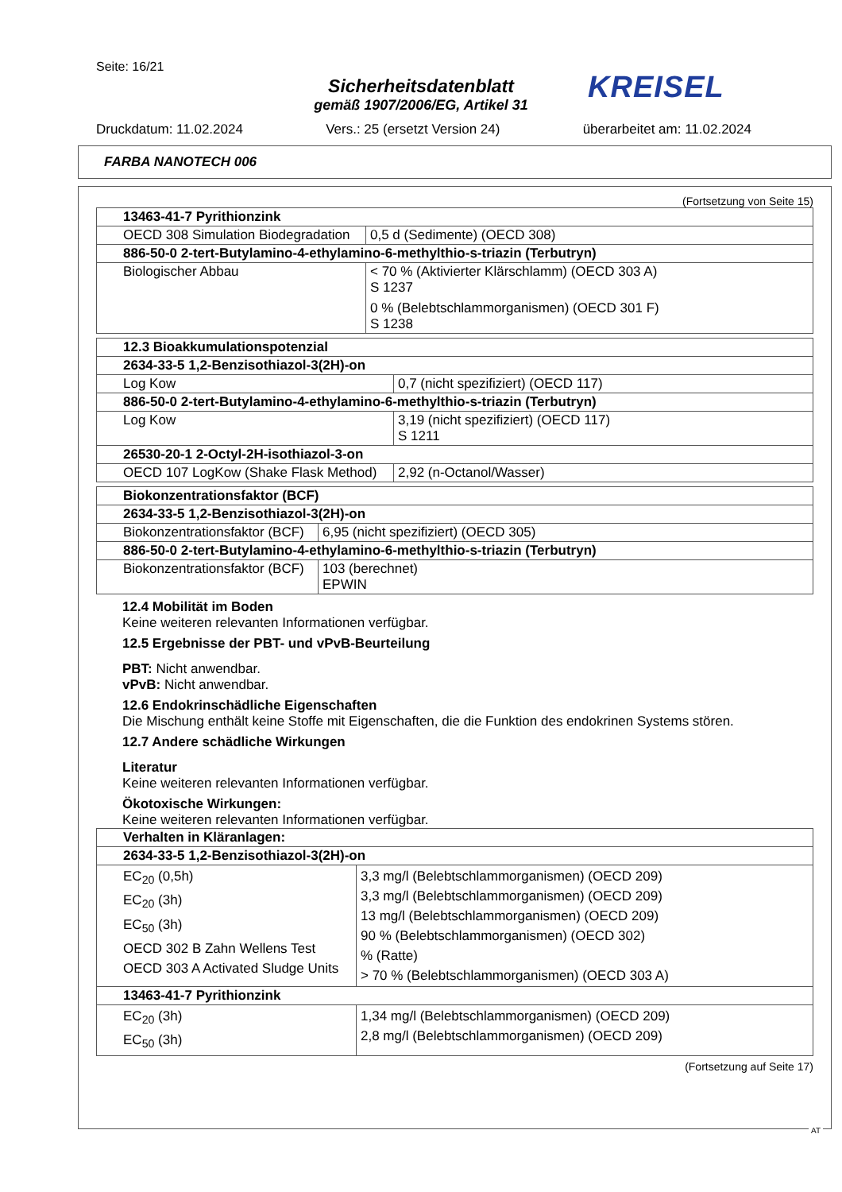Seite: 16/21
Sicherheitsdatenblatt
gemäß 1907/2006/EG, Artikel 31
KREISEL
Druckdatum: 11.02.2024 Vers.: 25 (ersetzt Version 24) überarbeitet am: 11.02.2024
FARBA NANOTECH 006
(Fortsetzung von Seite 15)
| 13463-41-7 Pyrithionzink | |
| --- | --- |
| OECD 308 Simulation Biodegradation | 0,5 d (Sedimente) (OECD 308) |
| 886-50-0 2-tert-Butylamino-4-ethylamino-6-methylthio-s-triazin (Terbutryn) | |
| Biologischer Abbau | < 70 % (Aktivierter Klärschlamm) (OECD 303 A) S 1237 0 % (Belebtschlammorganismen) (OECD 301 F) S 1238 |
| 12.3 Bioakkumulationspotenzial | |
| --- | --- |
| 2634-33-5 1,2-Benzisothiazol-3(2H)-on | |
| Log Kow | 0,7 (nicht spezifiziert) (OECD 117) |
| 886-50-0 2-tert-Butylamino-4-ethylamino-6-methylthio-s-triazin (Terbutryn) | |
| Log Kow | 3,19 (nicht spezifiziert) (OECD 117) S 1211 |
| 26530-20-1 2-Octyl-2H-isothiazol-3-on | |
| OECD 107 LogKow (Shake Flask Method) | 2,92 (n-Octanol/Wasser) |
| Biokonzentrationsfaktor (BCF) | |
| --- | --- |
| 2634-33-5 1,2-Benzisothiazol-3(2H)-on | |
| Biokonzentrationsfaktor (BCF) | 6,95 (nicht spezifiziert) (OECD 305) |
| 886-50-0 2-tert-Butylamino-4-ethylamino-6-methylthio-s-triazin (Terbutryn) | |
| Biokonzentrationsfaktor (BCF) | 103 (berechnet) EPWIN |
12.4 Mobilität im Boden
Keine weiteren relevanten Informationen verfügbar.
12.5 Ergebnisse der PBT- und vPvB-Beurteilung
PBT: Nicht anwendbar.
vPvB: Nicht anwendbar.
12.6 Endokrinschädliche Eigenschaften
Die Mischung enthält keine Stoffe mit Eigenschaften, die die Funktion des endokrinen Systems stören.
12.7 Andere schädliche Wirkungen
Literatur
Keine weiteren relevanten Informationen verfügbar.
Ökotoxische Wirkungen:
Keine weiteren relevanten Informationen verfügbar.
| Verhalten in Kläranlagen: | |
| --- | --- |
| 2634-33-5 1,2-Benzisothiazol-3(2H)-on | |
| EC<sub>20</sub> (0,5h) EC<sub>20</sub> (3h) EC<sub>50</sub> (3h) OECD 302 B Zahn Wellens Test OECD 303 A Activated Sludge Units | 3,3 mg/l (Belebtschlammorganismen) (OECD 209) 3,3 mg/l (Belebtschlammorganismen) (OECD 209) 13 mg/l (Belebtschlammorganismen) (OECD 209) 90 % (Belebtschlammorganismen) (OECD 302) % (Ratte) > 70 % (Belebtschlammorganismen) (OECD 303 A) |
| 13463-41-7 Pyrithionzink | |
| EC<sub>20</sub> (3h) EC<sub>50</sub> (3h) | 1,34 mg/l (Belebtschlammorganismen) (OECD 209) 2,8 mg/l (Belebtschlammorganismen) (OECD 209) |
(Fortsetzung auf Seite 17)
AT